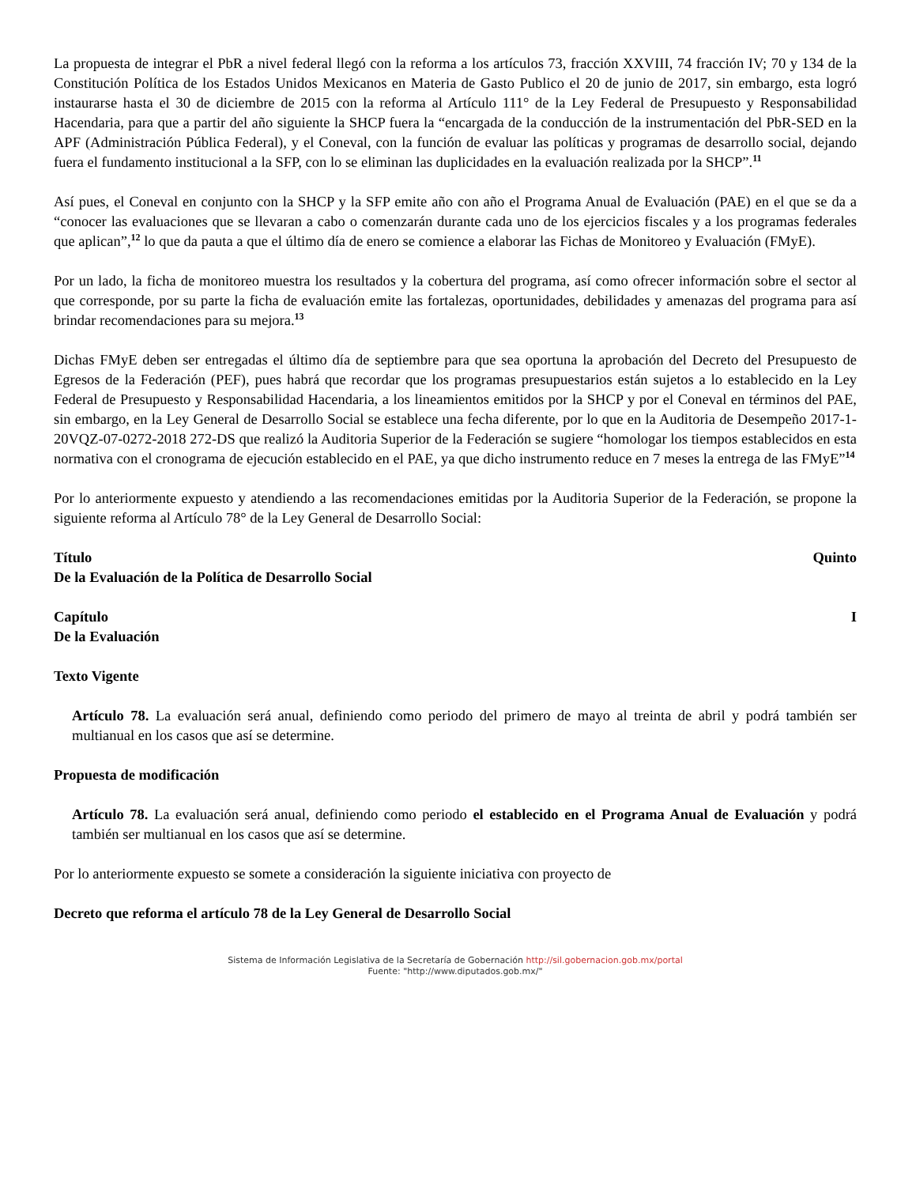La propuesta de integrar el PbR a nivel federal llegó con la reforma a los artículos 73, fracción XXVIII, 74 fracción IV; 70 y 134 de la Constitución Política de los Estados Unidos Mexicanos en Materia de Gasto Publico el 20 de junio de 2017, sin embargo, esta logró instaurarse hasta el 30 de diciembre de 2015 con la reforma al Artículo 111° de la Ley Federal de Presupuesto y Responsabilidad Hacendaria, para que a partir del año siguiente la SHCP fuera la “encargada de la conducción de la instrumentación del PbR-SED en la APF (Administración Pública Federal), y el Coneval, con la función de evaluar las políticas y programas de desarrollo social, dejando fuera el fundamento institucional a la SFP, con lo se eliminan las duplicidades en la evaluación realizada por la SHCP”.<sup>11</sup>
Así pues, el Coneval en conjunto con la SHCP y la SFP emite año con año el Programa Anual de Evaluación (PAE) en el que se da a “conocer las evaluaciones que se llevaran a cabo o comenzarán durante cada uno de los ejercicios fiscales y a los programas federales que aplican”,<sup>12</sup> lo que da pauta a que el último día de enero se comience a elaborar las Fichas de Monitoreo y Evaluación (FMyE).
Por un lado, la ficha de monitoreo muestra los resultados y la cobertura del programa, así como ofrecer información sobre el sector al que corresponde, por su parte la ficha de evaluación emite las fortalezas, oportunidades, debilidades y amenazas del programa para así brindar recomendaciones para su mejora.<sup>13</sup>
Dichas FMyE deben ser entregadas el último día de septiembre para que sea oportuna la aprobación del Decreto del Presupuesto de Egresos de la Federación (PEF), pues habrá que recordar que los programas presupuestarios están sujetos a lo establecido en la Ley Federal de Presupuesto y Responsabilidad Hacendaria, a los lineamientos emitidos por la SHCP y por el Coneval en términos del PAE, sin embargo, en la Ley General de Desarrollo Social se establece una fecha diferente, por lo que en la Auditoria de Desempeño 2017-1-20VQZ-07-0272-2018 272-DS que realizó la Auditoria Superior de la Federación se sugiere “homologar los tiempos establecidos en esta normativa con el cronograma de ejecución establecido en el PAE, ya que dicho instrumento reduce en 7 meses la entrega de las FMyE”<sup>14</sup>
Por lo anteriormente expuesto y atendiendo a las recomendaciones emitidas por la Auditoria Superior de la Federación, se propone la siguiente reforma al Artículo 78° de la Ley General de Desarrollo Social:
Título Quinto
De la Evaluación de la Política de Desarrollo Social
Capítulo I
De la Evaluación
Texto Vigente
Artículo 78. La evaluación será anual, definiendo como periodo del primero de mayo al treinta de abril y podrá también ser multianual en los casos que así se determine.
Propuesta de modificación
Artículo 78. La evaluación será anual, definiendo como periodo el establecido en el Programa Anual de Evaluación y podrá también ser multianual en los casos que así se determine.
Por lo anteriormente expuesto se somete a consideración la siguiente iniciativa con proyecto de
Decreto que reforma el artículo 78 de la Ley General de Desarrollo Social
Sistema de Información Legislativa de la Secretaría de Gobernación http://sil.gobernacion.gob.mx/portal
Fuente: "http://www.diputados.gob.mx/"